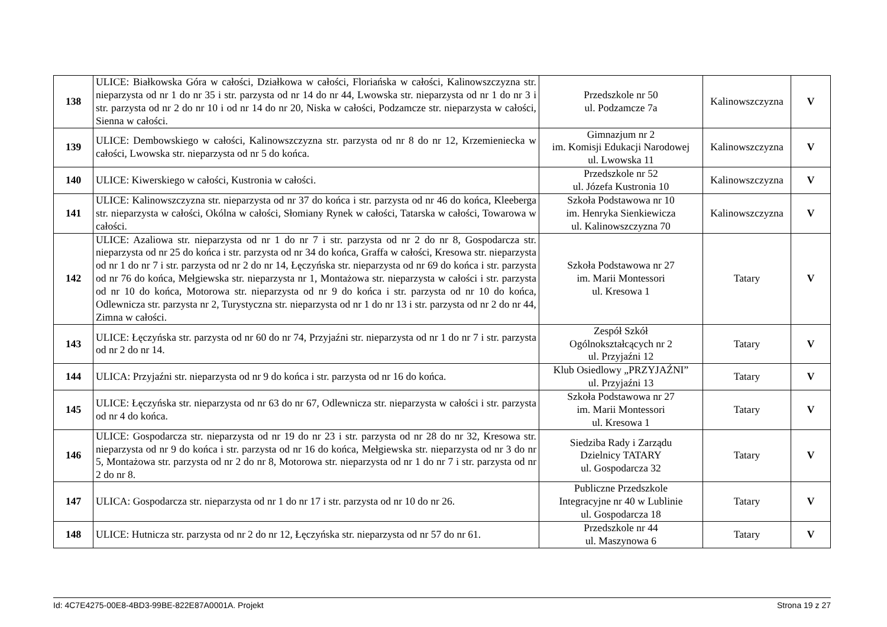| 138 | ULICE: Białkowska Góra w całości, Działkowa w całości, Floriańska w całości, Kalinowszczyzna str. nieparzysta od nr 1 do nr 35 i str. parzysta od nr 14 do nr 44, Lwowska str. nieparzysta od nr 1 do nr 3 i str. parzysta od nr 2 do nr 10 i od nr 14 do nr 20, Niska w całości, Podzamcze str. nieparzysta w całości, Sienna w całości. | Przedszkole nr 50 ul. Podzamcze 7a | Kalinowszczyzna | V |
| 139 | ULICE: Dembowskiego w całości, Kalinowszczyzna str. parzysta od nr 8 do nr 12, Krzemieniecka w całości, Lwowska str. nieparzysta od nr 5 do końca. | Gimnazjum nr 2 im. Komisji Edukacji Narodowej ul. Lwowska 11 | Kalinowszczyzna | V |
| 140 | ULICE: Kiwerskiego w całości, Kustronia w całości. | Przedszkole nr 52 ul. Józefa Kustronia 10 | Kalinowszczyzna | V |
| 141 | ULICE: Kalinowszczyzna str. nieparzysta od nr 37 do końca i str. parzysta od nr 46 do końca, Kleeberga str. nieparzysta w całości, Okólna w całości, Słomiany Rynek w całości, Tatarska w całości, Towarowa w całości. | Szkoła Podstawowa nr 10 im. Henryka Sienkiewicza ul. Kalinowszczyzna 70 | Kalinowszczyzna | V |
| 142 | ULICE: Azaliowa str. nieparzysta od nr 1 do nr 7 i str. parzysta od nr 2 do nr 8, Gospodarcza str. nieparzysta od nr 25 do końca i str. parzysta od nr 34 do końca, Graffa w całości, Kresowa str. nieparzysta od nr 1 do nr 7 i str. parzysta od nr 2 do nr 14, Łęczyńska str. nieparzysta od nr 69 do końca i str. parzysta od nr 76 do końca, Mełgiewska str. nieparzysta nr 1, Montażowa str. nieparzysta w całości i str. parzysta od nr 10 do końca, Motorowa str. nieparzysta od nr 9 do końca i str. parzysta od nr 10 do końca, Odlewnicza str. parzysta nr 2, Turystyczna str. nieparzysta od nr 1 do nr 13 i str. parzysta od nr 2 do nr 44, Zimna w całości. | Szkoła Podstawowa nr 27 im. Marii Montessori ul. Kresowa 1 | Tatary | V |
| 143 | ULICE: Łęczyńska str. parzysta od nr 60 do nr 74, Przyjaźni str. nieparzysta od nr 1 do nr 7 i str. parzysta od nr 2 do nr 14. | Zespół Szkół Ogólnokształcących nr 2 ul. Przyjaźni 12 | Tatary | V |
| 144 | ULICA: Przyjaźni str. nieparzysta od nr 9 do końca i str. parzysta od nr 16 do końca. | Klub Osiedlowy „PRZYJAŹNI” ul. Przyjaźni 13 | Tatary | V |
| 145 | ULICE: Łęczyńska str. nieparzysta od nr 63 do nr 67, Odlewnicza str. nieparzysta w całości i str. parzysta od nr 4 do końca. | Szkoła Podstawowa nr 27 im. Marii Montessori ul. Kresowa 1 | Tatary | V |
| 146 | ULICE: Gospodarcza str. nieparzysta od nr 19 do nr 23 i str. parzysta od nr 28 do nr 32, Kresowa str. nieparzysta od nr 9 do końca i str. parzysta od nr 16 do końca, Mełgiewska str. nieparzysta od nr 3 do nr 5, Montażowa str. parzysta od nr 2 do nr 8, Motorowa str. nieparzysta od nr 1 do nr 7 i str. parzysta od nr 2 do nr 8. | Siedziba Rady i Zarządu Dzielnicy TATARY ul. Gospodarcza 32 | Tatary | V |
| 147 | ULICA: Gospodarcza str. nieparzysta od nr 1 do nr 17 i str. parzysta od nr 10 do nr 26. | Publiczne Przedszkole Integracyjne nr 40 w Lublinie ul. Gospodarcza 18 | Tatary | V |
| 148 | ULICE: Hutnicza str. parzysta od nr 2 do nr 12, Łęczyńska str. nieparzysta od nr 57 do nr 61. | Przedszkole nr 44 ul. Maszynowa 6 | Tatary | V |
Id: 4C7E4275-00E8-4BD3-99BE-822E87A0001A. Projekt Strona 19 z 27